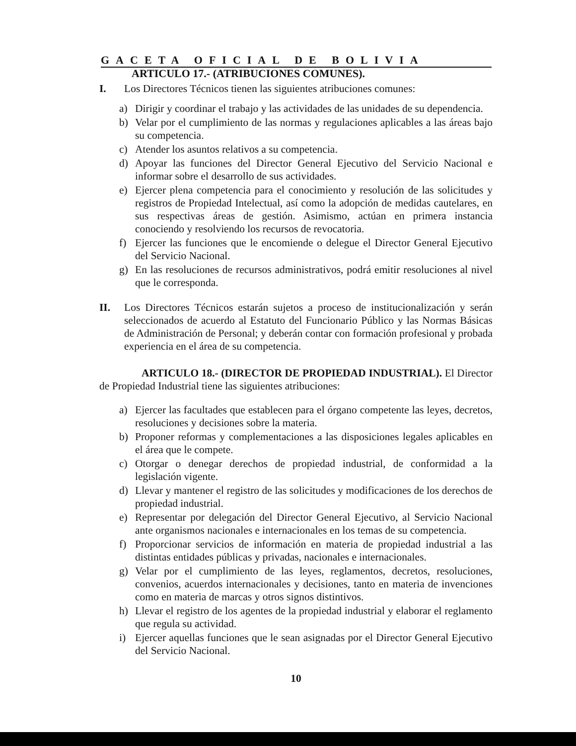GACETA OFICIAL DE BOLIVIA
ARTICULO 17.- (ATRIBUCIONES COMUNES).
I. Los Directores Técnicos tienen las siguientes atribuciones comunes:
a) Dirigir y coordinar el trabajo y las actividades de las unidades de su dependencia.
b) Velar por el cumplimiento de las normas y regulaciones aplicables a las áreas bajo su competencia.
c) Atender los asuntos relativos a su competencia.
d) Apoyar las funciones del Director General Ejecutivo del Servicio Nacional e informar sobre el desarrollo de sus actividades.
e) Ejercer plena competencia para el conocimiento y resolución de las solicitudes y registros de Propiedad Intelectual, así como la adopción de medidas cautelares, en sus respectivas áreas de gestión. Asimismo, actúan en primera instancia conociendo y resolviendo los recursos de revocatoria.
f) Ejercer las funciones que le encomiende o delegue el Director General Ejecutivo del Servicio Nacional.
g) En las resoluciones de recursos administrativos, podrá emitir resoluciones al nivel que le corresponda.
II. Los Directores Técnicos estarán sujetos a proceso de institucionalización y serán seleccionados de acuerdo al Estatuto del Funcionario Público y las Normas Básicas de Administración de Personal; y deberán contar con formación profesional y probada experiencia en el área de su competencia.
ARTICULO 18.- (DIRECTOR DE PROPIEDAD INDUSTRIAL). El Director de Propiedad Industrial tiene las siguientes atribuciones:
a) Ejercer las facultades que establecen para el órgano competente las leyes, decretos, resoluciones y decisiones sobre la materia.
b) Proponer reformas y complementaciones a las disposiciones legales aplicables en el área que le compete.
c) Otorgar o denegar derechos de propiedad industrial, de conformidad a la legislación vigente.
d) Llevar y mantener el registro de las solicitudes y modificaciones de los derechos de propiedad industrial.
e) Representar por delegación del Director General Ejecutivo, al Servicio Nacional ante organismos nacionales e internacionales en los temas de su competencia.
f) Proporcionar servicios de información en materia de propiedad industrial a las distintas entidades públicas y privadas, nacionales e internacionales.
g) Velar por el cumplimiento de las leyes, reglamentos, decretos, resoluciones, convenios, acuerdos internacionales y decisiones, tanto en materia de invenciones como en materia de marcas y otros signos distintivos.
h) Llevar el registro de los agentes de la propiedad industrial y elaborar el reglamento que regula su actividad.
i) Ejercer aquellas funciones que le sean asignadas por el Director General Ejecutivo del Servicio Nacional.
10